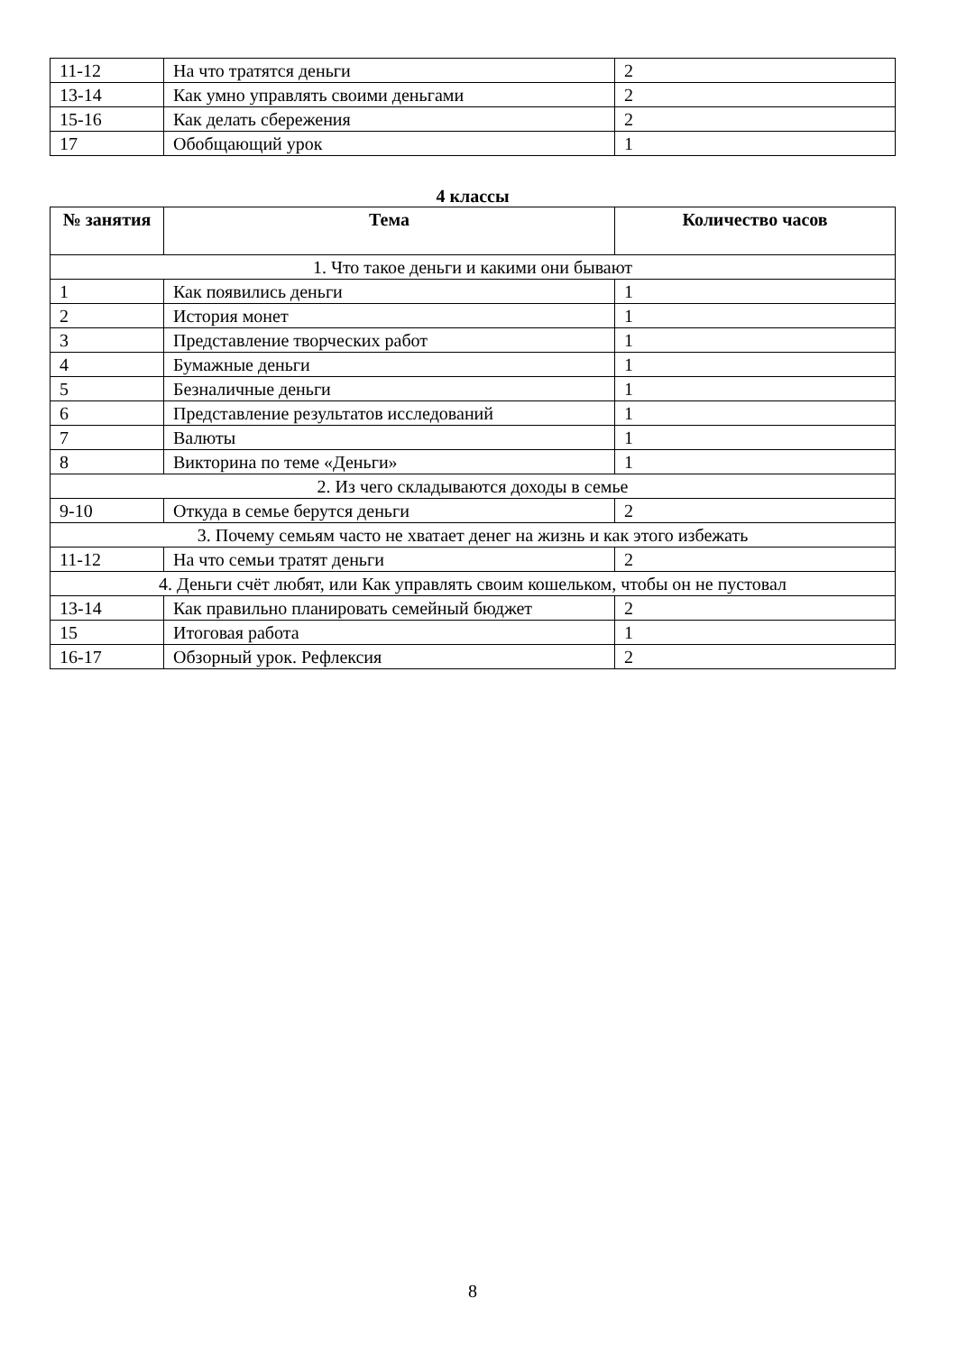| 11-12 | На что тратятся деньги | 2 |
| 13-14 | Как умно управлять своими деньгами | 2 |
| 15-16 | Как делать сбережения | 2 |
| 17 | Обобщающий урок | 1 |
4 классы
| № занятия | Тема | Количество часов |
| --- | --- | --- |
| 1. Что такое деньги и какими они бывают | | |
| 1 | Как появились деньги | 1 |
| 2 | История монет | 1 |
| 3 | Представление творческих работ | 1 |
| 4 | Бумажные деньги | 1 |
| 5 | Безналичные деньги | 1 |
| 6 | Представление результатов исследований | 1 |
| 7 | Валюты | 1 |
| 8 | Викторина по теме «Деньги» | 1 |
| 2. Из чего складываются доходы в семье | | |
| 9-10 | Откуда в семье берутся деньги | 2 |
| 3. Почему семьям часто не хватает денег на жизнь и как этого избежать | | |
| 11-12 | На что семьи тратят деньги | 2 |
| 4. Деньги счёт любят, или Как управлять своим кошельком, чтобы он не пустовал | | |
| 13-14 | Как правильно планировать семейный бюджет | 2 |
| 15 | Итоговая работа | 1 |
| 16-17 | Обзорный урок. Рефлексия | 2 |
8